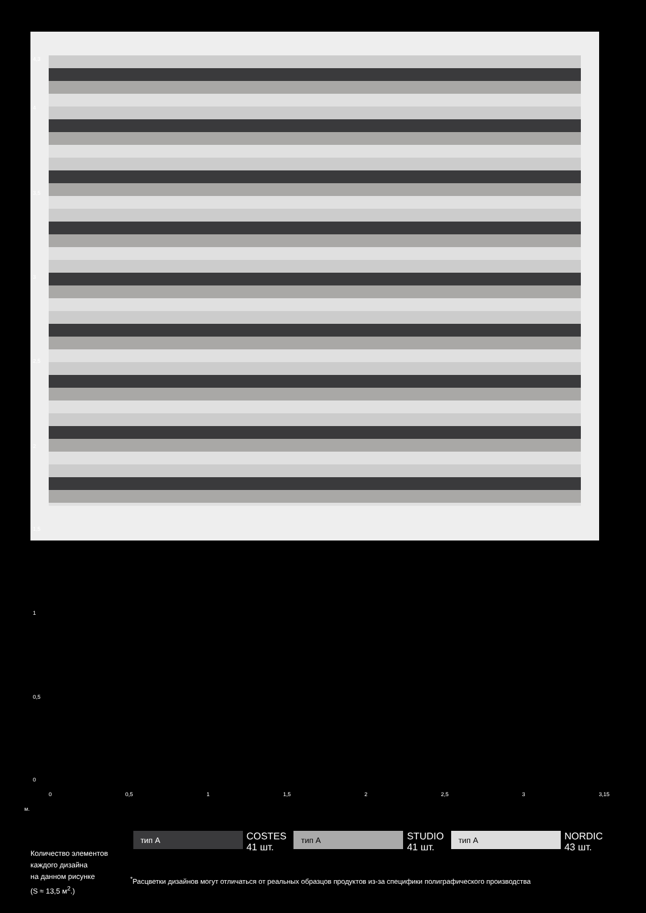4,3
4
3,5
3
2,5
2
1,5
1
0,5
0
0 0,5 1 1,5 2 2,5 3 3,15
м.
Количество элементов
каждого дизайна
на данном рисунке
(S ≈ 13,5 м<sup>2</sup>.)
тип А
COSTES
41 шт.
тип А
STUDIO
41 шт.
тип А
NORDIC
43 шт.
<sup>*</sup> Расцветки дизайнов могут отличаться от реальных образцов продуктов из-за специфики полиграфического производства